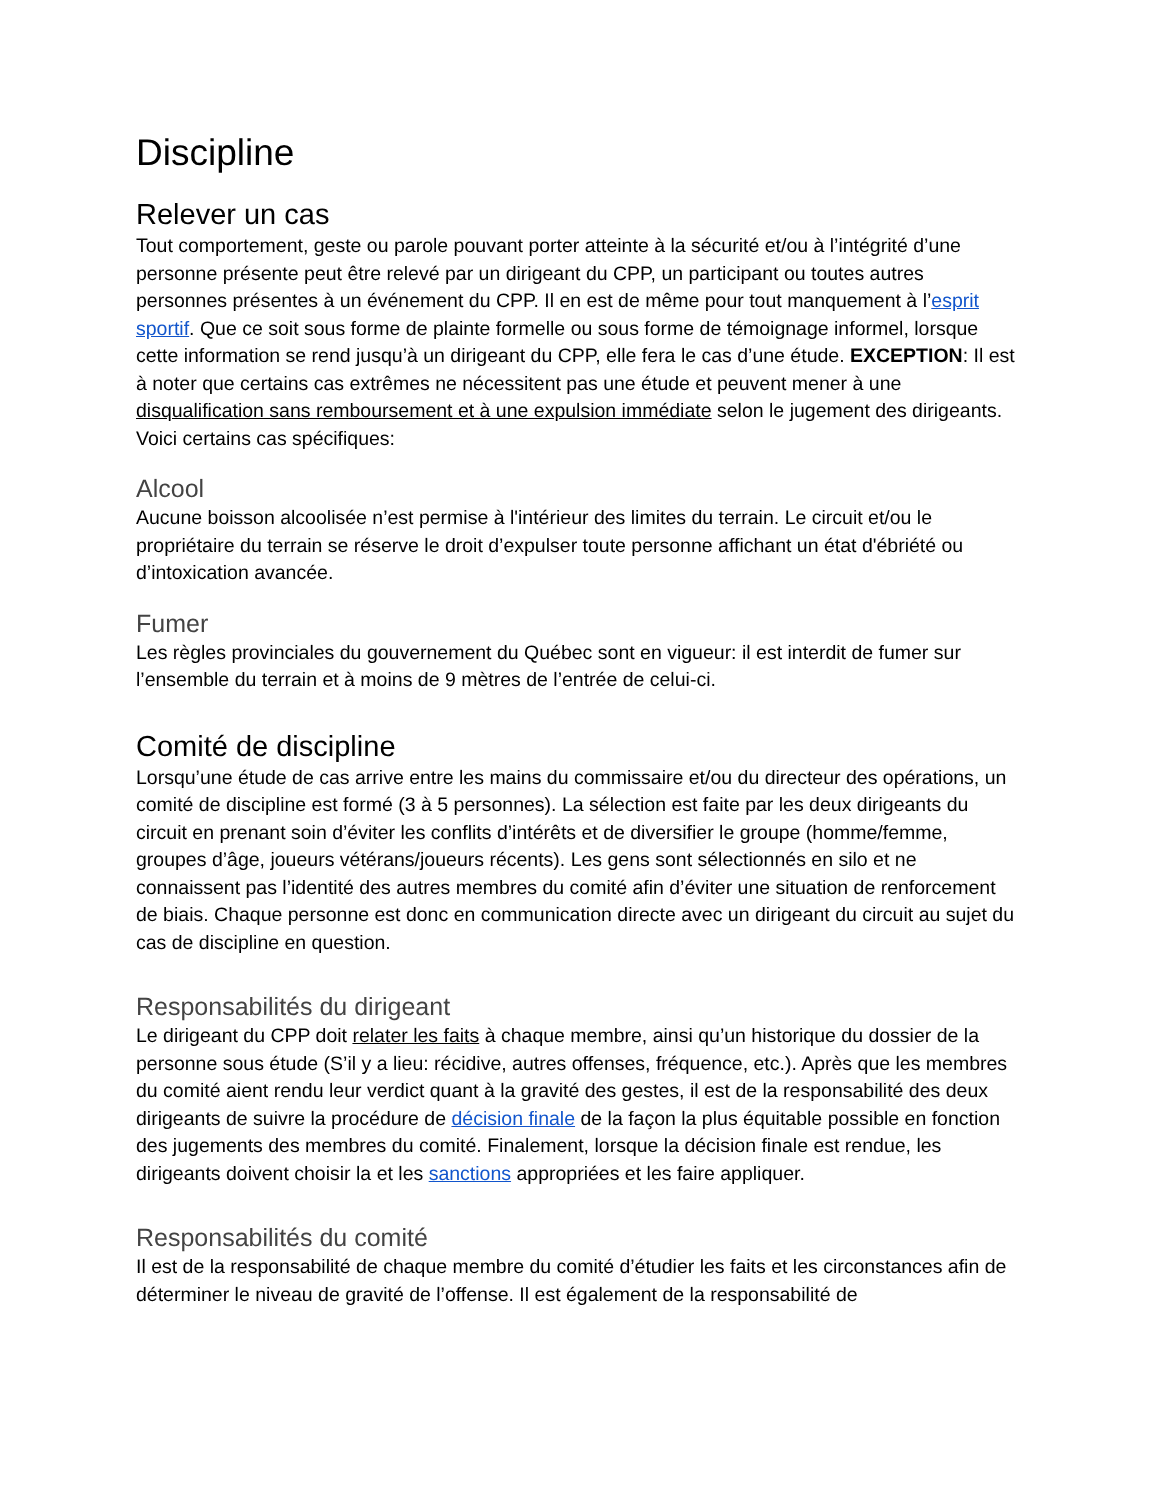Discipline
Relever un cas
Tout comportement, geste ou parole pouvant porter atteinte à la sécurité et/ou à l’intégrité d’une personne présente peut être relevé par un dirigeant du CPP, un participant ou toutes autres personnes présentes à un événement du CPP. Il en est de même pour tout manquement à l’esprit sportif. Que ce soit sous forme de plainte formelle ou sous forme de témoignage informel, lorsque cette information se rend jusqu’à un dirigeant du CPP, elle fera le cas d’une étude. EXCEPTION: Il est à noter que certains cas extrêmes ne nécessitent pas une étude et peuvent mener à une disqualification sans remboursement et à une expulsion immédiate selon le jugement des dirigeants. Voici certains cas spécifiques:
Alcool
Aucune boisson alcoolisée n’est permise à l'intérieur des limites du terrain. Le circuit et/ou le propriétaire du terrain se réserve le droit d’expulser toute personne affichant un état d'ébriété ou d’intoxication avancée.
Fumer
Les règles provinciales du gouvernement du Québec sont en vigueur: il est interdit de fumer sur l’ensemble du terrain et à moins de 9 mètres de l’entrée de celui-ci.
Comité de discipline
Lorsqu’une étude de cas arrive entre les mains du commissaire et/ou du directeur des opérations, un comité de discipline est formé (3 à 5 personnes). La sélection est faite par les deux dirigeants du circuit en prenant soin d’éviter les conflits d’intérêts et de diversifier le groupe (homme/femme, groupes d’âge, joueurs vétérans/joueurs récents). Les gens sont sélectionnés en silo et ne connaissent pas l’identité des autres membres du comité afin d’éviter une situation de renforcement de biais. Chaque personne est donc en communication directe avec un dirigeant du circuit au sujet du cas de discipline en question.
Responsabilités du dirigeant
Le dirigeant du CPP doit relater les faits à chaque membre, ainsi qu’un historique du dossier de la personne sous étude (S’il y a lieu: récidive, autres offenses, fréquence, etc.). Après que les membres du comité aient rendu leur verdict quant à la gravité des gestes, il est de la responsabilité des deux dirigeants de suivre la procédure de décision finale de la façon la plus équitable possible en fonction des jugements des membres du comité. Finalement, lorsque la décision finale est rendue, les dirigeants doivent choisir la et les sanctions appropriées et les faire appliquer.
Responsabilités du comité
Il est de la responsabilité de chaque membre du comité d’étudier les faits et les circonstances afin de déterminer le niveau de gravité de l’offense. Il est également de la responsabilité de